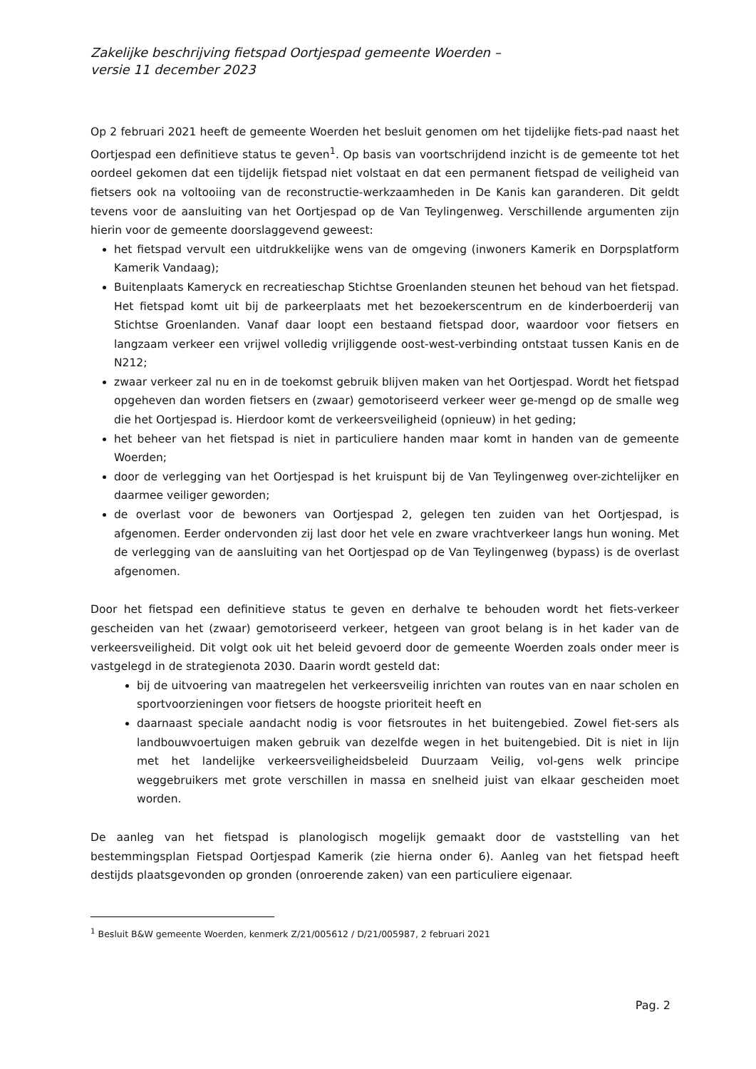Zakelijke beschrijving fietspad Oortjespad gemeente Woerden –
versie 11 december 2023
Op 2 februari 2021 heeft de gemeente Woerden het besluit genomen om het tijdelijke fiets-pad naast het Oortjespad een definitieve status te geven<sup>1</sup>. Op basis van voortschrijdend inzicht is de gemeente tot het oordeel gekomen dat een tijdelijk fietspad niet volstaat en dat een permanent fietspad de veiligheid van fietsers ook na voltooiing van de reconstructie-werkzaamheden in De Kanis kan garanderen. Dit geldt tevens voor de aansluiting van het Oortjespad op de Van Teylingenweg. Verschillende argumenten zijn hierin voor de gemeente doorslaggevend geweest:
het fietspad vervult een uitdrukkelijke wens van de omgeving (inwoners Kamerik en Dorpsplatform Kamerik Vandaag);
Buitenplaats Kameryck en recreatieschap Stichtse Groenlanden steunen het behoud van het fietspad. Het fietspad komt uit bij de parkeerplaats met het bezoekerscentrum en de kinderboerderij van Stichtse Groenlanden. Vanaf daar loopt een bestaand fietspad door, waardoor voor fietsers en langzaam verkeer een vrijwel volledig vrijliggende oost-west-verbinding ontstaat tussen Kanis en de N212;
zwaar verkeer zal nu en in de toekomst gebruik blijven maken van het Oortjespad. Wordt het fietspad opgeheven dan worden fietsers en (zwaar) gemotoriseerd verkeer weer ge-mengd op de smalle weg die het Oortjespad is. Hierdoor komt de verkeersveiligheid (opnieuw) in het geding;
het beheer van het fietspad is niet in particuliere handen maar komt in handen van de gemeente Woerden;
door de verlegging van het Oortjespad is het kruispunt bij de Van Teylingenweg over-zichtelijker en daarmee veiliger geworden;
de overlast voor de bewoners van Oortjespad 2, gelegen ten zuiden van het Oortjespad, is afgenomen. Eerder ondervonden zij last door het vele en zware vrachtverkeer langs hun woning. Met de verlegging van de aansluiting van het Oortjespad op de Van Teylingenweg (bypass) is de overlast afgenomen.
Door het fietspad een definitieve status te geven en derhalve te behouden wordt het fiets-verkeer gescheiden van het (zwaar) gemotoriseerd verkeer, hetgeen van groot belang is in het kader van de verkeersveiligheid. Dit volgt ook uit het beleid gevoerd door de gemeente Woerden zoals onder meer is vastgelegd in de strategienota 2030. Daarin wordt gesteld dat:
bij de uitvoering van maatregelen het verkeersveilig inrichten van routes van en naar scholen en sportvoorzieningen voor fietsers de hoogste prioriteit heeft en
daarnaast speciale aandacht nodig is voor fietsroutes in het buitengebied. Zowel fiet-sers als landbouwvoertuigen maken gebruik van dezelfde wegen in het buitengebied. Dit is niet in lijn met het landelijke verkeersveiligheidsbeleid Duurzaam Veilig, vol-gens welk principe weggebruikers met grote verschillen in massa en snelheid juist van elkaar gescheiden moet worden.
De aanleg van het fietspad is planologisch mogelijk gemaakt door de vaststelling van het bestemmingsplan Fietspad Oortjespad Kamerik (zie hierna onder 6). Aanleg van het fietspad heeft destijds plaatsgevonden op gronden (onroerende zaken) van een particuliere eigenaar.
<sup>1</sup> Besluit B&W gemeente Woerden, kenmerk Z/21/005612 / D/21/005987, 2 februari 2021
Pag. 2